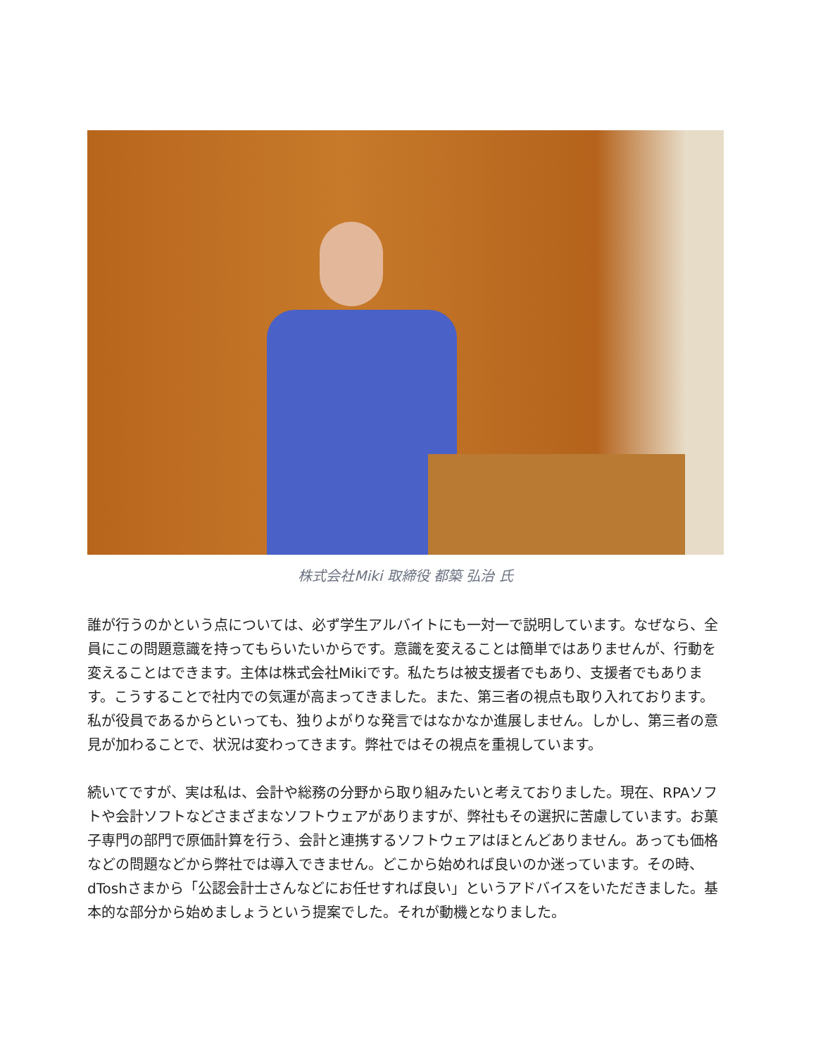株式会社Miki 取締役 都築 弘治 氏
誰が行うのかという点については、必ず学生アルバイトにも一対一で説明しています。なぜなら、全員にこの問題意識を持ってもらいたいからです。意識を変えることは簡単ではありませんが、行動を変えることはできます。主体は株式会社Mikiです。私たちは被支援者でもあり、支援者でもあります。こうすることで社内での気運が高まってきました。また、第三者の視点も取り入れております。私が役員であるからといっても、独りよがりな発言ではなかなか進展しません。しかし、第三者の意見が加わることで、状況は変わってきます。弊社ではその視点を重視しています。
続いてですが、実は私は、会計や総務の分野から取り組みたいと考えておりました。現在、RPAソフトや会計ソフトなどさまざまなソフトウェアがありますが、弊社もその選択に苦慮しています。お菓子専門の部門で原価計算を行う、会計と連携するソフトウェアはほとんどありません。あっても価格などの問題などから弊社では導入できません。どこから始めれば良いのか迷っています。その時、dToshさまから「公認会計士さんなどにお任せすれば良い」というアドバイスをいただきました。基本的な部分から始めましょうという提案でした。それが動機となりました。